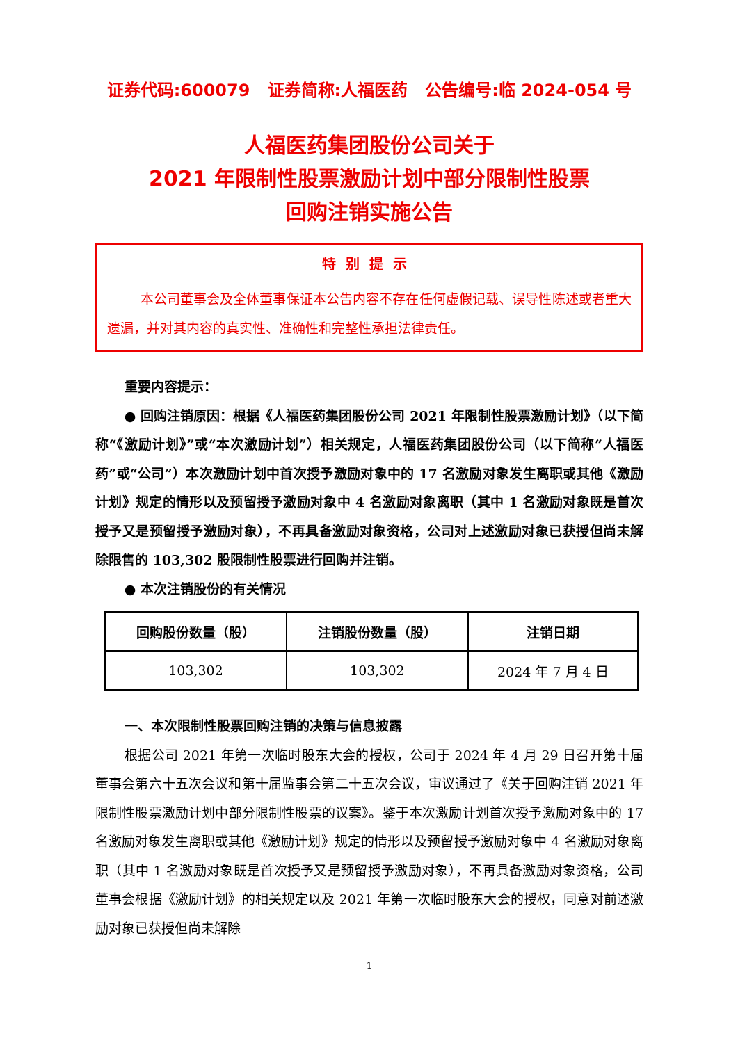证券代码:600079 证券简称:人福医药 公告编号:临 2024-054 号
人福医药集团股份公司关于
2021 年限制性股票激励计划中部分限制性股票
回购注销实施公告
特别提示
本公司董事会及全体董事保证本公告内容不存在任何虚假记载、误导性陈述或者重大遗漏，并对其内容的真实性、准确性和完整性承担法律责任。
重要内容提示：
● 回购注销原因：根据《人福医药集团股份公司 2021 年限制性股票激励计划》（以下简称“《激励计划》”或“本次激励计划”）相关规定，人福医药集团股份公司（以下简称“人福医药”或“公司”）本次激励计划中首次授予激励对象中的 17 名激励对象发生离职或其他《激励计划》规定的情形以及预留授予激励对象中 4 名激励对象离职（其中 1 名激励对象既是首次授予又是预留授予激励对象），不再具备激励对象资格，公司对上述激励对象已获授但尚未解除限售的 103,302 股限制性股票进行回购并注销。
● 本次注销股份的有关情况
| 回购股份数量（股） | 注销股份数量（股） | 注销日期 |
| --- | --- | --- |
| 103,302 | 103,302 | 2024 年 7 月 4 日 |
一、本次限制性股票回购注销的决策与信息披露
根据公司 2021 年第一次临时股东大会的授权，公司于 2024 年 4 月 29 日召开第十届董事会第六十五次会议和第十届监事会第二十五次会议，审议通过了《关于回购注销 2021 年限制性股票激励计划中部分限制性股票的议案》。鉴于本次激励计划首次授予激励对象中的 17 名激励对象发生离职或其他《激励计划》规定的情形以及预留授予激励对象中 4 名激励对象离职（其中 1 名激励对象既是首次授予又是预留授予激励对象），不再具备激励对象资格，公司董事会根据《激励计划》的相关规定以及 2021 年第一次临时股东大会的授权，同意对前述激励对象已获授但尚未解除
1